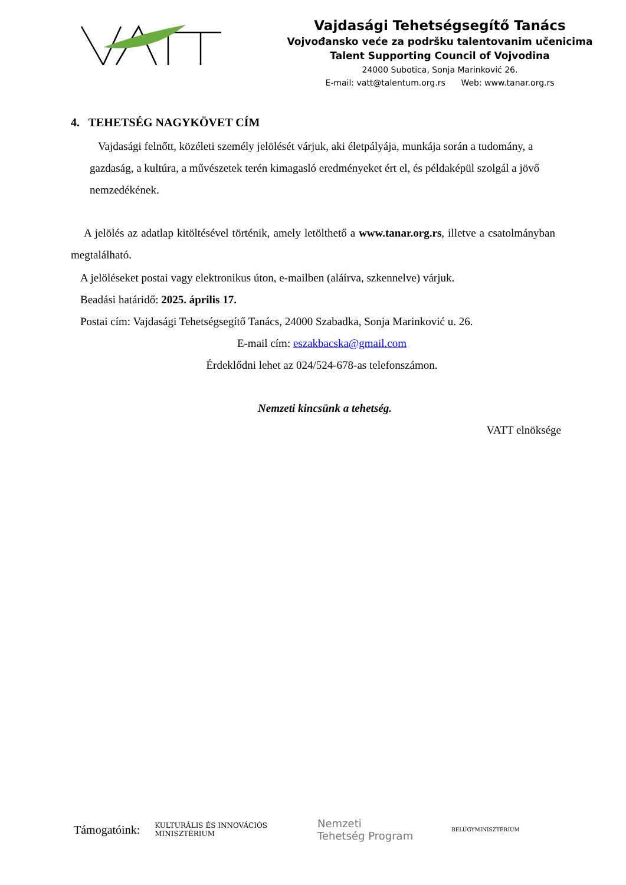Vajdasági Tehetségsegítő Tanács
Vojvođansko veće za podršku talentovanim učenicima
Talent Supporting Council of Vojvodina
24000 Subotica, Sonja Marinković 26.
E-mail: vatt@talentum.org.rs Web: www.tanar.org.rs
4. TEHETSÉG NAGYKÖVET CÍM
Vajdasági felnőtt, közéleti személy jelölését várjuk, aki életpályája, munkája során a tudomány, a gazdaság, a kultúra, a művészetek terén kimagasló eredményeket ért el, és példaképül szolgál a jövő nemzedékének.
A jelölés az adatlap kitöltésével történik, amely letölthető a www.tanar.org.rs, illetve a csatolmányban megtalálható.
A jelöléseket postai vagy elektronikus úton, e-mailben (aláírva, szkennelve) várjuk.
Beadási határidő: 2025. április 17.
Postai cím: Vajdasági Tehetségsegítő Tanács, 24000 Szabadka, Sonja Marinković u. 26.
E-mail cím: eszakbacska@gmail.com
Érdeklődni lehet az 024/524-678-as telefonszámon.
Nemzeti kincsünk a tehetség.
VATT elnöksége
Támogatóink: KULTURÁLIS ÉS INNOVÁCIÓS
MINISZTÉRIUM Nemzeti
Tehetség Program BELÜGYMINISZTÉRIUM